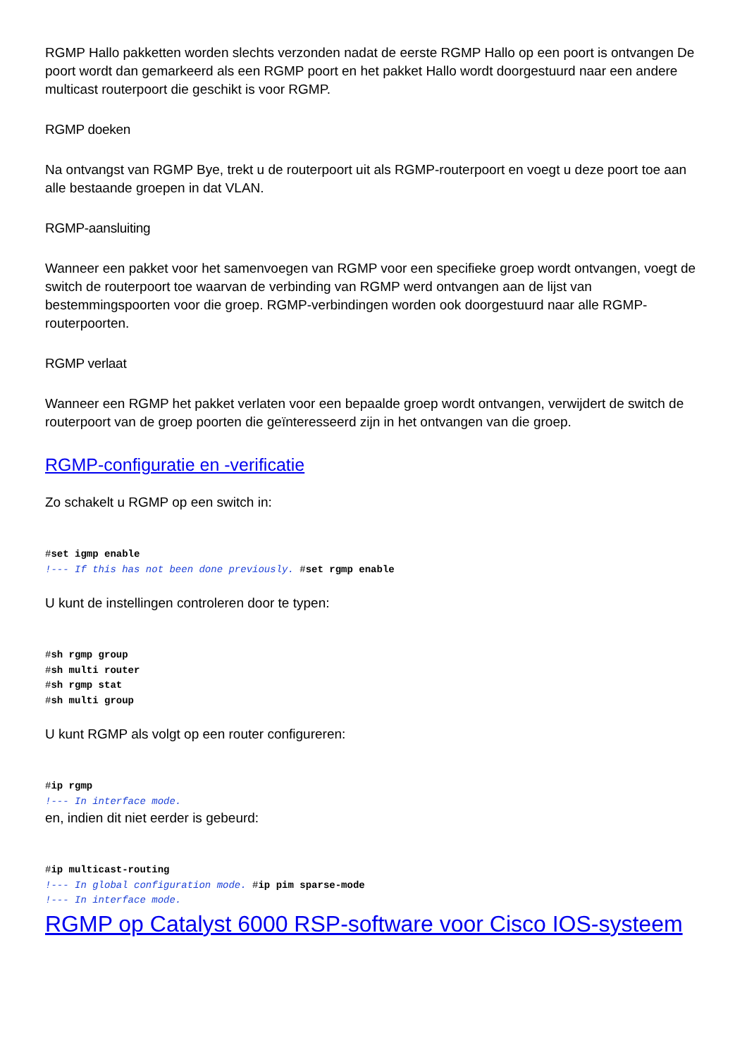RGMP Hallo pakketten worden slechts verzonden nadat de eerste RGMP Hallo op een poort is ontvangen De poort wordt dan gemarkeerd als een RGMP poort en het pakket Hallo wordt doorgestuurd naar een andere multicast routerpoort die geschikt is voor RGMP.
RGMP doeken
Na ontvangst van RGMP Bye, trekt u de routerpoort uit als RGMP-routerpoort en voegt u deze poort toe aan alle bestaande groepen in dat VLAN.
RGMP-aansluiting
Wanneer een pakket voor het samenvoegen van RGMP voor een specifieke groep wordt ontvangen, voegt de switch de routerpoort toe waarvan de verbinding van RGMP werd ontvangen aan de lijst van bestemmingspoorten voor die groep. RGMP-verbindingen worden ook doorgestuurd naar alle RGMP-routerpoorten.
RGMP verlaat
Wanneer een RGMP het pakket verlaten voor een bepaalde groep wordt ontvangen, verwijdert de switch de routerpoort van de groep poorten die geïnteresseerd zijn in het ontvangen van die groep.
RGMP-configuratie en -verificatie
Zo schakelt u RGMP op een switch in:
#set igmp enable
!--- If this has not been done previously. #set rgmp enable
U kunt de instellingen controleren door te typen:
#sh rgmp group
#sh multi router
#sh rgmp stat
#sh multi group
U kunt RGMP als volgt op een router configureren:
#ip rgmp
!--- In interface mode.
en, indien dit niet eerder is gebeurd:
#ip multicast-routing
!--- In global configuration mode. #ip pim sparse-mode
!--- In interface mode.
RGMP op Catalyst 6000 RSP-software voor Cisco IOS-systeem